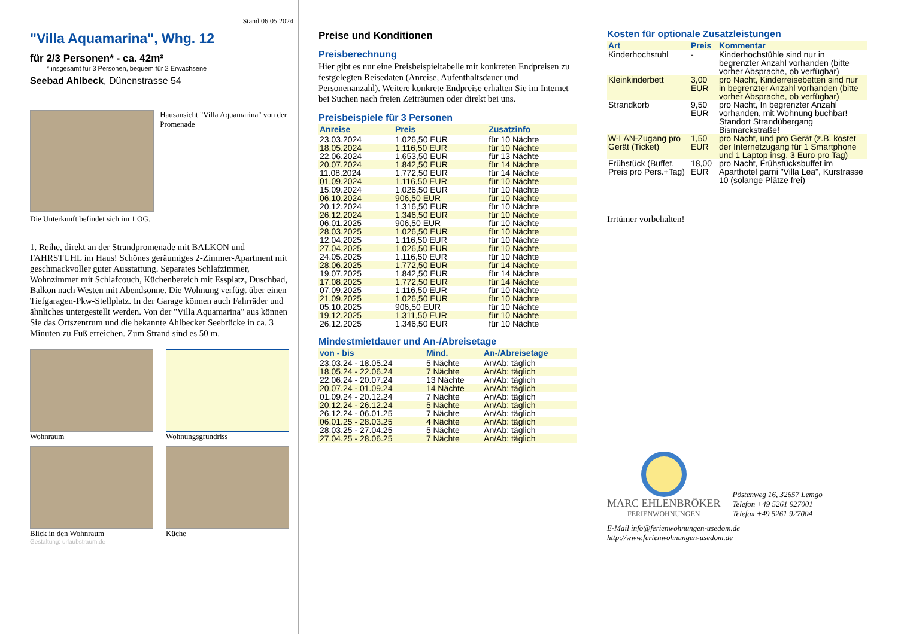Stand 06.05.2024
"Villa Aquamarina", Whg. 12
für 2/3 Personen* - ca. 42m²
* insgesamt für 3 Personen, bequem für 2 Erwachsene
Seebad Ahlbeck, Dünenstrasse 54
Hausansicht "Villa Aquamarina" von der Promenade
Die Unterkunft befindet sich im 1.OG.
1. Reihe, direkt an der Strandpromenade mit BALKON und FAHRSTUHL im Haus! Schönes geräumiges 2-Zimmer-Apartment mit geschmackvoller guter Ausstattung. Separates Schlafzimmer, Wohnzimmer mit Schlafcouch, Küchenbereich mit Essplatz, Duschbad, Balkon nach Westen mit Abendsonne. Die Wohnung verfügt über einen Tiefgaragen-Pkw-Stellplatz. In der Garage können auch Fahrräder und ähnliches untergestellt werden. Von der "Villa Aquamarina" aus können Sie das Ortszentrum und die bekannte Ahlbecker Seebrücke in ca. 3 Minuten zu Fuß erreichen. Zum Strand sind es 50 m.
Wohnraum
Wohnungsgrundriss
Blick in den Wohnraum
Küche
Gestaltung: urlaubstraum.de
Preise und Konditionen
Preisberechnung
Hier gibt es nur eine Preisbeispieltabelle mit konkreten Endpreisen zu festgelegten Reisedaten (Anreise, Aufenthaltsdauer und Personenanzahl). Weitere konkrete Endpreise erhalten Sie im Internet bei Suchen nach freien Zeiträumen oder direkt bei uns.
Preisbeispiele für 3 Personen
| Anreise | Preis | Zusatzinfo |
| --- | --- | --- |
| 23.03.2024 | 1.026,50 EUR | für 10 Nächte |
| 18.05.2024 | 1.116,50 EUR | für 10 Nächte |
| 22.06.2024 | 1.653,50 EUR | für 13 Nächte |
| 20.07.2024 | 1.842,50 EUR | für 14 Nächte |
| 11.08.2024 | 1.772,50 EUR | für 14 Nächte |
| 01.09.2024 | 1.116,50 EUR | für 10 Nächte |
| 15.09.2024 | 1.026,50 EUR | für 10 Nächte |
| 06.10.2024 | 906,50 EUR | für 10 Nächte |
| 20.12.2024 | 1.316,50 EUR | für 10 Nächte |
| 26.12.2024 | 1.346,50 EUR | für 10 Nächte |
| 06.01.2025 | 906,50 EUR | für 10 Nächte |
| 28.03.2025 | 1.026,50 EUR | für 10 Nächte |
| 12.04.2025 | 1.116,50 EUR | für 10 Nächte |
| 27.04.2025 | 1.026,50 EUR | für 10 Nächte |
| 24.05.2025 | 1.116,50 EUR | für 10 Nächte |
| 28.06.2025 | 1.772,50 EUR | für 14 Nächte |
| 19.07.2025 | 1.842,50 EUR | für 14 Nächte |
| 17.08.2025 | 1.772,50 EUR | für 14 Nächte |
| 07.09.2025 | 1.116,50 EUR | für 10 Nächte |
| 21.09.2025 | 1.026,50 EUR | für 10 Nächte |
| 05.10.2025 | 906,50 EUR | für 10 Nächte |
| 19.12.2025 | 1.311,50 EUR | für 10 Nächte |
| 26.12.2025 | 1.346,50 EUR | für 10 Nächte |
Mindestmietdauer und An-/Abreisetage
| von - bis | Mind. | An-/Abreisetage |
| --- | --- | --- |
| 23.03.24 - 18.05.24 | 5 Nächte | An/Ab: täglich |
| 18.05.24 - 22.06.24 | 7 Nächte | An/Ab: täglich |
| 22.06.24 - 20.07.24 | 13 Nächte | An/Ab: täglich |
| 20.07.24 - 01.09.24 | 14 Nächte | An/Ab: täglich |
| 01.09.24 - 20.12.24 | 7 Nächte | An/Ab: täglich |
| 20.12.24 - 26.12.24 | 5 Nächte | An/Ab: täglich |
| 26.12.24 - 06.01.25 | 7 Nächte | An/Ab: täglich |
| 06.01.25 - 28.03.25 | 4 Nächte | An/Ab: täglich |
| 28.03.25 - 27.04.25 | 5 Nächte | An/Ab: täglich |
| 27.04.25 - 28.06.25 | 7 Nächte | An/Ab: täglich |
Kosten für optionale Zusatzleistungen
| Art | Preis | Kommentar |
| --- | --- | --- |
| Kinderhochstuhl | - | Kinderhochstühle sind nur in begrenzter Anzahl vorhanden (bitte vorher Absprache, ob verfügbar) |
| Kleinkinderbett | 3,00 EUR | pro Nacht, Kinderreisebetten sind nur in begrenzter Anzahl vorhanden (bitte vorher Absprache, ob verfügbar) |
| Strandkorb | 9,50 EUR | pro Nacht, In begrenzter Anzahl vorhanden, mit Wohnung buchbar! Standort Strandübergang Bismarckstraße! |
| W-LAN-Zugang pro Gerät (Ticket) | 1,50 EUR | pro Nacht, und pro Gerät (z.B. kostet der Internetzugang für 1 Smartphone und 1 Laptop insg. 3 Euro pro Tag) |
| Frühstück (Buffet, Preis pro Pers.+Tag) | 18,00 EUR | pro Nacht, Frühstücksbuffet im Aparthotel garni "Villa Lea", Kurstrasse 10 (solange Plätze frei) |
Irrtümer vorbehalten!
MARC EHLENBRÖKER
FERIENWOHNUNGEN
Pöstenweg 16, 32657 Lemgo
Telefon +49 5261 927001
Telefax +49 5261 927004
E-Mail info@ferienwohnungen-usedom.de
http://www.ferienwohnungen-usedom.de